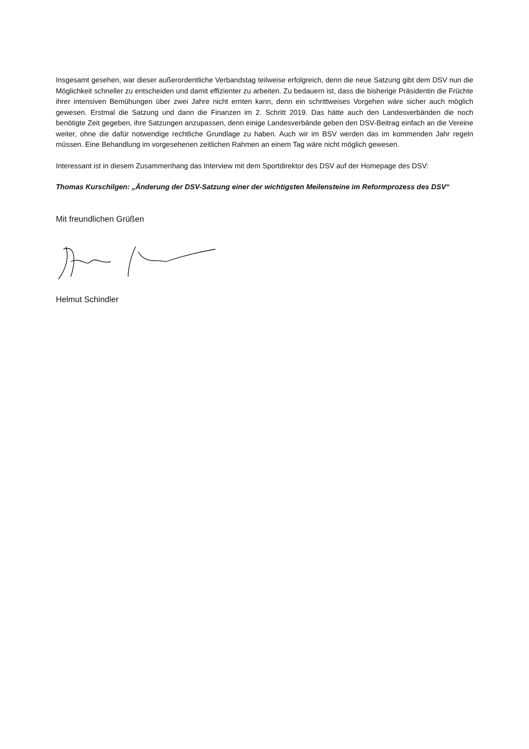Insgesamt gesehen, war dieser außerordentliche Verbandstag teilweise erfolgreich, denn die neue Satzung gibt dem DSV nun die Möglichkeit schneller zu entscheiden und damit effizienter zu arbeiten. Zu bedauern ist, dass die bisherige Präsidentin die Früchte ihrer intensiven Bemühungen über zwei Jahre nicht ernten kann, denn ein schrittweises Vorgehen wäre sicher auch möglich gewesen. Erstmal die Satzung und dann die Finanzen im 2. Schritt 2019. Das hätte auch den Landesverbänden die noch benötigte Zeit gegeben, ihre Satzungen anzupassen, denn einige Landesverbände geben den DSV-Beitrag einfach an die Vereine weiter, ohne die dafür notwendige rechtliche Grundlage zu haben. Auch wir im BSV werden das im kommenden Jahr regeln müssen. Eine Behandlung im vorgesehenen zeitlichen Rahmen an einem Tag wäre nicht möglich gewesen.
Interessant ist in diesem Zusammenhang das Interview mit dem Sportdirektor des DSV auf der Homepage des DSV:
Thomas Kurschilgen: „Änderung der DSV-Satzung einer der wichtigsten Meilensteine im Reformprozess des DSV“
Mit freundlichen Grüßen
Helmut Schindler